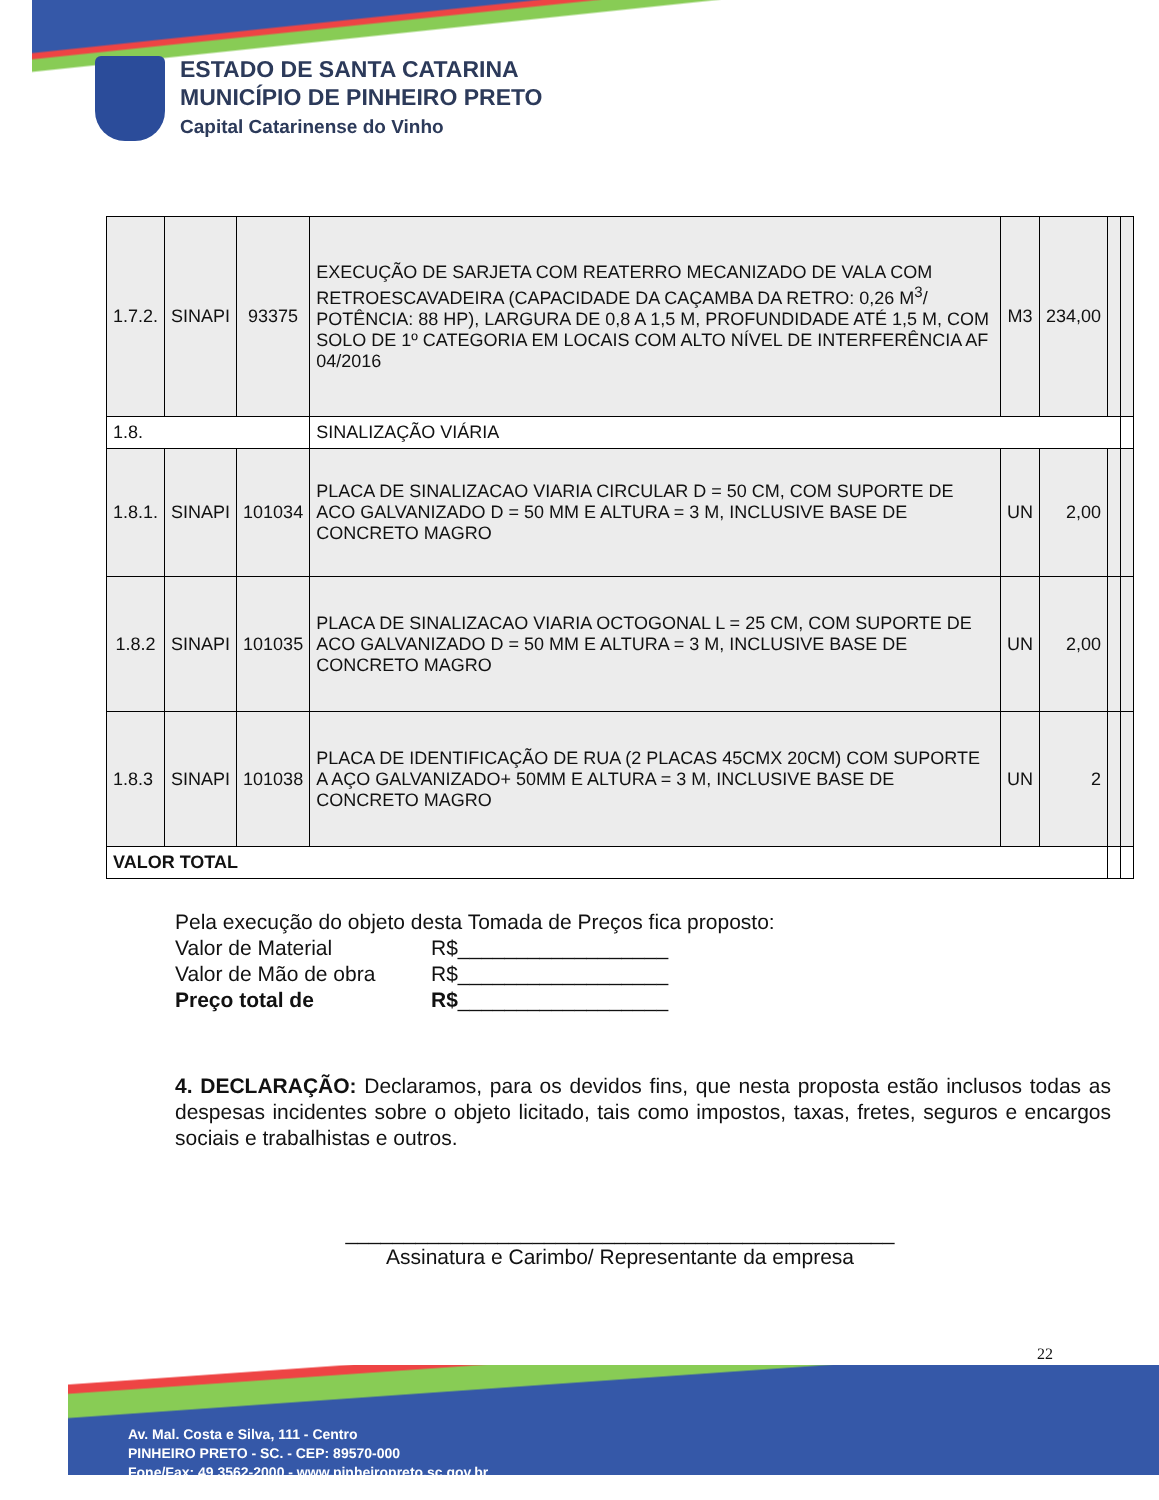ESTADO DE SANTA CATARINA
MUNICÍPIO DE PINHEIRO PRETO
Capital Catarinense do Vinho
| 1.7.2. | SINAPI | 93375 | EXECUÇÃO DE SARJETA COM REATERRO MECANIZADO DE VALA COM RETROESCAVADEIRA (CAPACIDADE DA CAÇAMBA DA RETRO: 0,26 M<sup>3</sup>/ POTÊNCIA: 88 HP), LARGURA DE 0,8 A 1,5 M, PROFUNDIDADE ATÉ 1,5 M, COM SOLO DE 1º CATEGORIA EM LOCAIS COM ALTO NÍVEL DE INTERFERÊNCIA AF 04/2016 | M3 | 234,00 | | |
| 1.8. | | | SINALIZAÇÃO VIÁRIA | | | | |
| 1.8.1. | SINAPI | 101034 | PLACA DE SINALIZACAO VIARIA CIRCULAR D = 50 CM, COM SUPORTE DE ACO GALVANIZADO D = 50 MM E ALTURA = 3 M, INCLUSIVE BASE DE CONCRETO MAGRO | UN | 2,00 | | |
| 1.8.2 | SINAPI | 101035 | PLACA DE SINALIZACAO VIARIA OCTOGONAL L = 25 CM, COM SUPORTE DE ACO GALVANIZADO D = 50 MM E ALTURA = 3 M, INCLUSIVE BASE DE CONCRETO MAGRO | UN | 2,00 | | |
| 1.8.3 | SINAPI | 101038 | PLACA DE IDENTIFICAÇÃO DE RUA (2 PLACAS 45CMX 20CM) COM SUPORTE A AÇO GALVANIZADO+ 50MM E ALTURA = 3 M, INCLUSIVE BASE DE CONCRETO MAGRO | UN | 2 | | |
| VALOR TOTAL | | | | | | | |
Pela execução do objeto desta Tomada de Preços fica proposto:
Valor de Material R$__________________
Valor de Mão de obra R$__________________
Preço total de R$ __________________
4. DECLARAÇÃO: Declaramos, para os devidos fins, que nesta proposta estão inclusos todas as despesas incidentes sobre o objeto licitado, tais como impostos, taxas, fretes, seguros e encargos sociais e trabalhistas e outros.
_______________________________________________
Assinatura e Carimbo/ Representante da empresa
22
Av. Mal. Costa e Silva, 111 - Centro
PINHEIRO PRETO - SC. - CEP: 89570-000
Fone/Fax: 49 3562-2000 - www.pinheiropreto.sc.gov.br